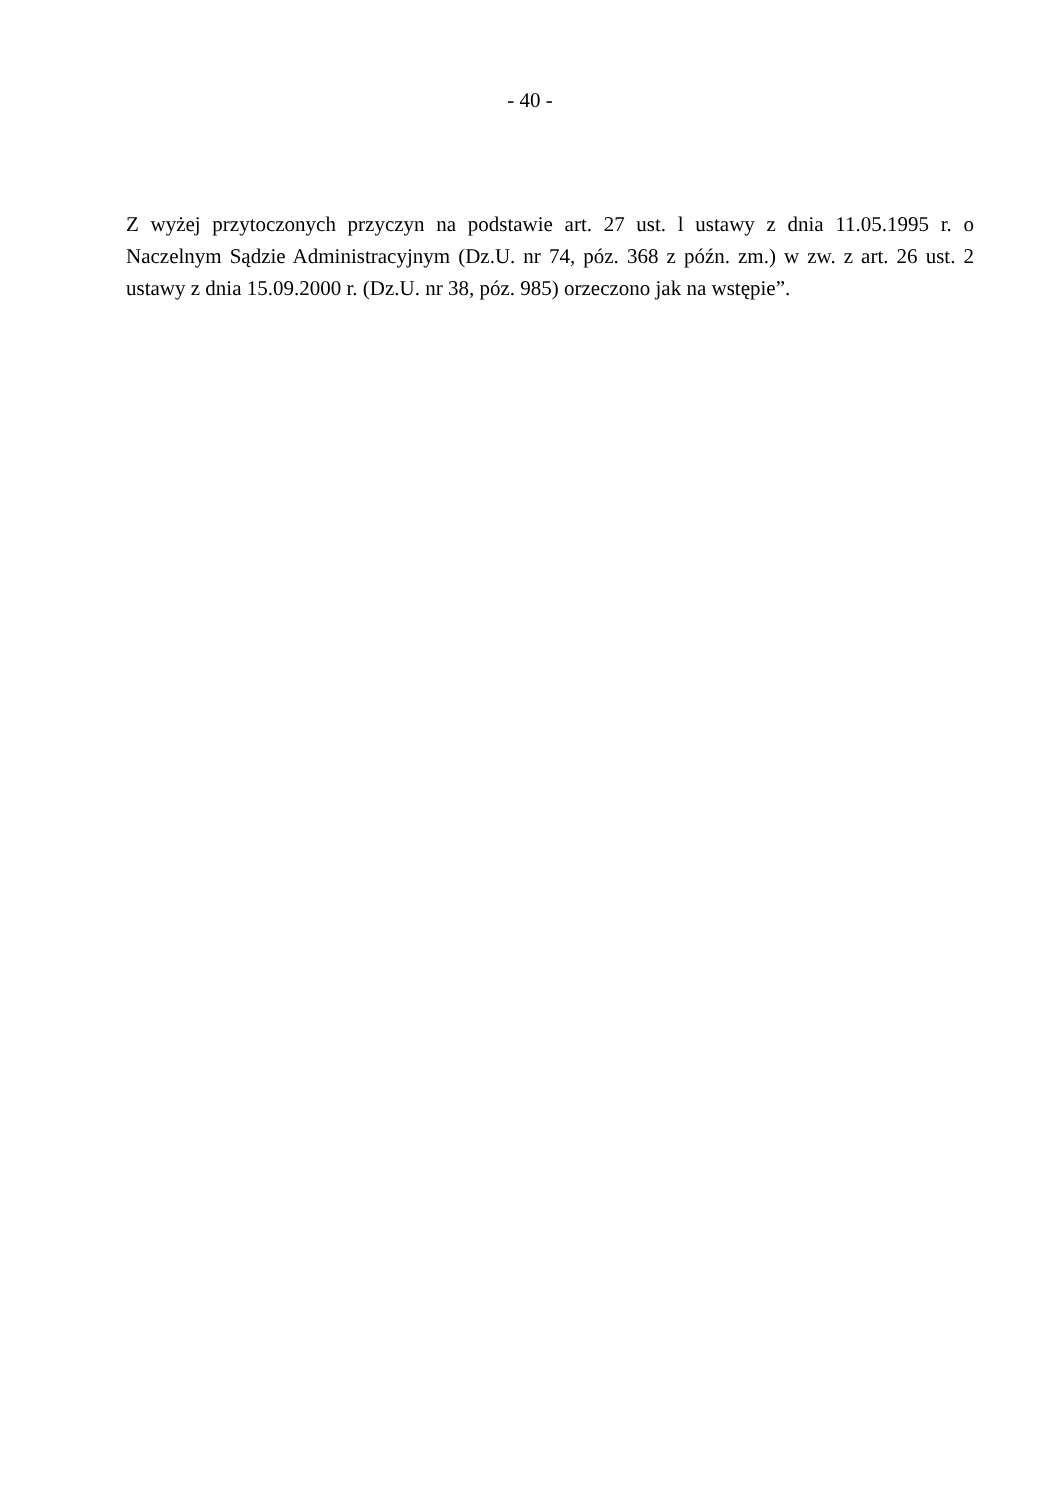- 40 -
Z wyżej przytoczonych przyczyn na podstawie art. 27 ust. l ustawy z dnia 11.05.1995 r. o Naczelnym Sądzie Administracyjnym (Dz.U. nr 74, póz. 368 z późn. zm.) w zw. z art. 26 ust. 2 ustawy z dnia 15.09.2000 r. (Dz.U. nr 38, póz. 985) orzeczono jak na wstępie”.